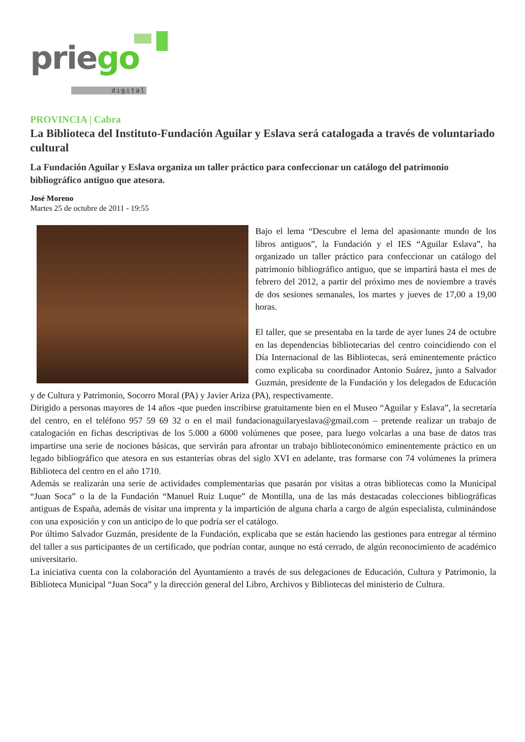priego
digital
PROVINCIA | Cabra
La Biblioteca del Instituto-Fundación Aguilar y Eslava será catalogada a través de voluntariado cultural
La Fundación Aguilar y Eslava organiza un taller práctico para confeccionar un catálogo del patrimonio bibliográfico antiguo que atesora.
José Moreno
Martes 25 de octubre de 2011 - 19:55
Bajo el lema “Descubre el lema del apasionante mundo de los libros antiguos”, la Fundación y el IES “Aguilar Eslava”, ha organizado un taller práctico para confeccionar un catálogo del patrimonio bibliográfico antiguo, que se impartirá hasta el mes de febrero del 2012, a partir del próximo mes de noviembre a través de dos sesiones semanales, los martes y jueves de 17,00 a 19,00 horas.
El taller, que se presentaba en la tarde de ayer lunes 24 de octubre en las dependencias bibliotecarias del centro coincidiendo con el Día Internacional de las Bibliotecas, será eminentemente práctico como explicaba su coordinador Antonio Suárez, junto a Salvador Guzmán, presidente de la Fundación y los delegados de Educación y de Cultura y Patrimonio, Socorro Moral (PA) y Javier Ariza (PA), respectivamente.
Dirigido a personas mayores de 14 años -que pueden inscribirse gratuitamente bien en el Museo “Aguilar y Eslava”, la secretaría del centro, en el teléfono 957 59 69 32 o en el mail fundacionaguilaryeslava@gmail.com – pretende realizar un trabajo de catalogación en fichas descriptivas de los 5.000 a 6000 volúmenes que posee, para luego volcarlas a una base de datos tras impartirse una serie de nociones básicas, que servirán para afrontar un trabajo biblioteconómico eminentemente práctico en un legado bibliográfico que atesora en sus estanterías obras del siglo XVI en adelante, tras formarse con 74 volúmenes la primera Biblioteca del centro en el año 1710.
Además se realizarán una serie de actividades complementarias que pasarán por visitas a otras bibliotecas como la Municipal “Juan Soca” o la de la Fundación “Manuel Ruiz Luque” de Montilla, una de las más destacadas colecciones bibliográficas antiguas de España, además de visitar una imprenta y la impartición de alguna charla a cargo de algún especialista, culminándose con una exposición y con un anticipo de lo que podría ser el catálogo.
Por último Salvador Guzmán, presidente de la Fundación, explicaba que se están haciendo las gestiones para entregar al término del taller a sus participantes de un certificado, que podrían contar, aunque no está cerrado, de algún reconocimiento de académico universitario.
La iniciativa cuenta con la colaboración del Ayuntamiento a través de sus delegaciones de Educación, Cultura y Patrimonio, la Biblioteca Municipal “Juan Soca” y la dirección general del Libro, Archivos y Bibliotecas del ministerio de Cultura.